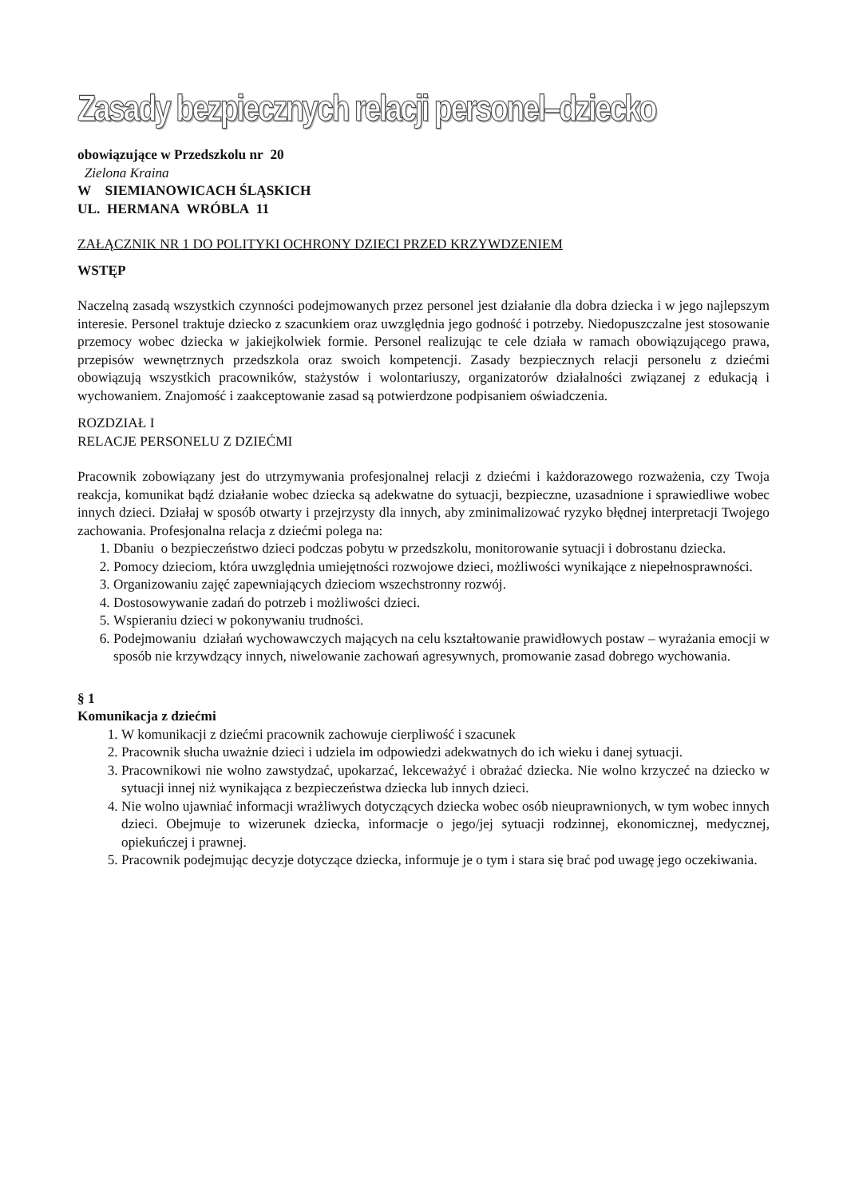Zasady bezpiecznych relacji personel–dziecko
obowiązujące w Przedszkolu nr 20
Zielona Kraina
W SIEMIANOWICACH ŚLĄSKICH
UL. HERMANA WRÓBLA 11
ZAŁĄCZNIK NR 1 DO POLITYKI OCHRONY DZIECI PRZED KRZYWDZENIEM
WSTĘP
Naczelną zasadą wszystkich czynności podejmowanych przez personel jest działanie dla dobra dziecka i w jego najlepszym interesie. Personel traktuje dziecko z szacunkiem oraz uwzględnia jego godność i potrzeby. Niedopuszczalne jest stosowanie przemocy wobec dziecka w jakiejkolwiek formie. Personel realizując te cele działa w ramach obowiązującego prawa, przepisów wewnętrznych przedszkola oraz swoich kompetencji. Zasady bezpiecznych relacji personelu z dziećmi obowiązują wszystkich pracowników, stażystów i wolontariuszy, organizatorów działalności związanej z edukacją i wychowaniem. Znajomość i zaakceptowanie zasad są potwierdzone podpisaniem oświadczenia.
ROZDZIAŁ I
RELACJE PERSONELU Z DZIEĆMI
Pracownik zobowiązany jest do utrzymywania profesjonalnej relacji z dziećmi i każdorazowego rozważenia, czy Twoja reakcja, komunikat bądź działanie wobec dziecka są adekwatne do sytuacji, bezpieczne, uzasadnione i sprawiedliwe wobec innych dzieci. Działaj w sposób otwarty i przejrzysty dla innych, aby zminimalizować ryzyko błędnej interpretacji Twojego zachowania. Profesjonalna relacja z dziećmi polega na:
1. Dbaniu o bezpieczeństwo dzieci podczas pobytu w przedszkolu, monitorowanie sytuacji i dobrostanu dziecka.
2. Pomocy dzieciom, która uwzględnia umiejętności rozwojowe dzieci, możliwości wynikające z niepełnosprawności.
3. Organizowaniu zajęć zapewniających dzieciom wszechstronny rozwój.
4. Dostosowywanie zadań do potrzeb i możliwości dzieci.
5. Wspieraniu dzieci w pokonywaniu trudności.
6. Podejmowaniu działań wychowawczych mających na celu kształtowanie prawidłowych postaw – wyrażania emocji w sposób nie krzywdzący innych, niwelowanie zachowań agresywnych, promowanie zasad dobrego wychowania.
§ 1
Komunikacja z dziećmi
1. W komunikacji z dziećmi pracownik zachowuje cierpliwość i szacunek
2. Pracownik słucha uważnie dzieci i udziela im odpowiedzi adekwatnych do ich wieku i danej sytuacji.
3. Pracownikowi nie wolno zawstydzać, upokarzać, lekceważyć i obrażać dziecka. Nie wolno krzyczeć na dziecko w sytuacji innej niż wynikająca z bezpieczeństwa dziecka lub innych dzieci.
4. Nie wolno ujawniać informacji wrażliwych dotyczących dziecka wobec osób nieuprawnionych, w tym wobec innych dzieci. Obejmuje to wizerunek dziecka, informacje o jego/jej sytuacji rodzinnej, ekonomicznej, medycznej, opiekuńczej i prawnej.
5. Pracownik podejmując decyzje dotyczące dziecka, informuje je o tym i stara się brać pod uwagę jego oczekiwania.